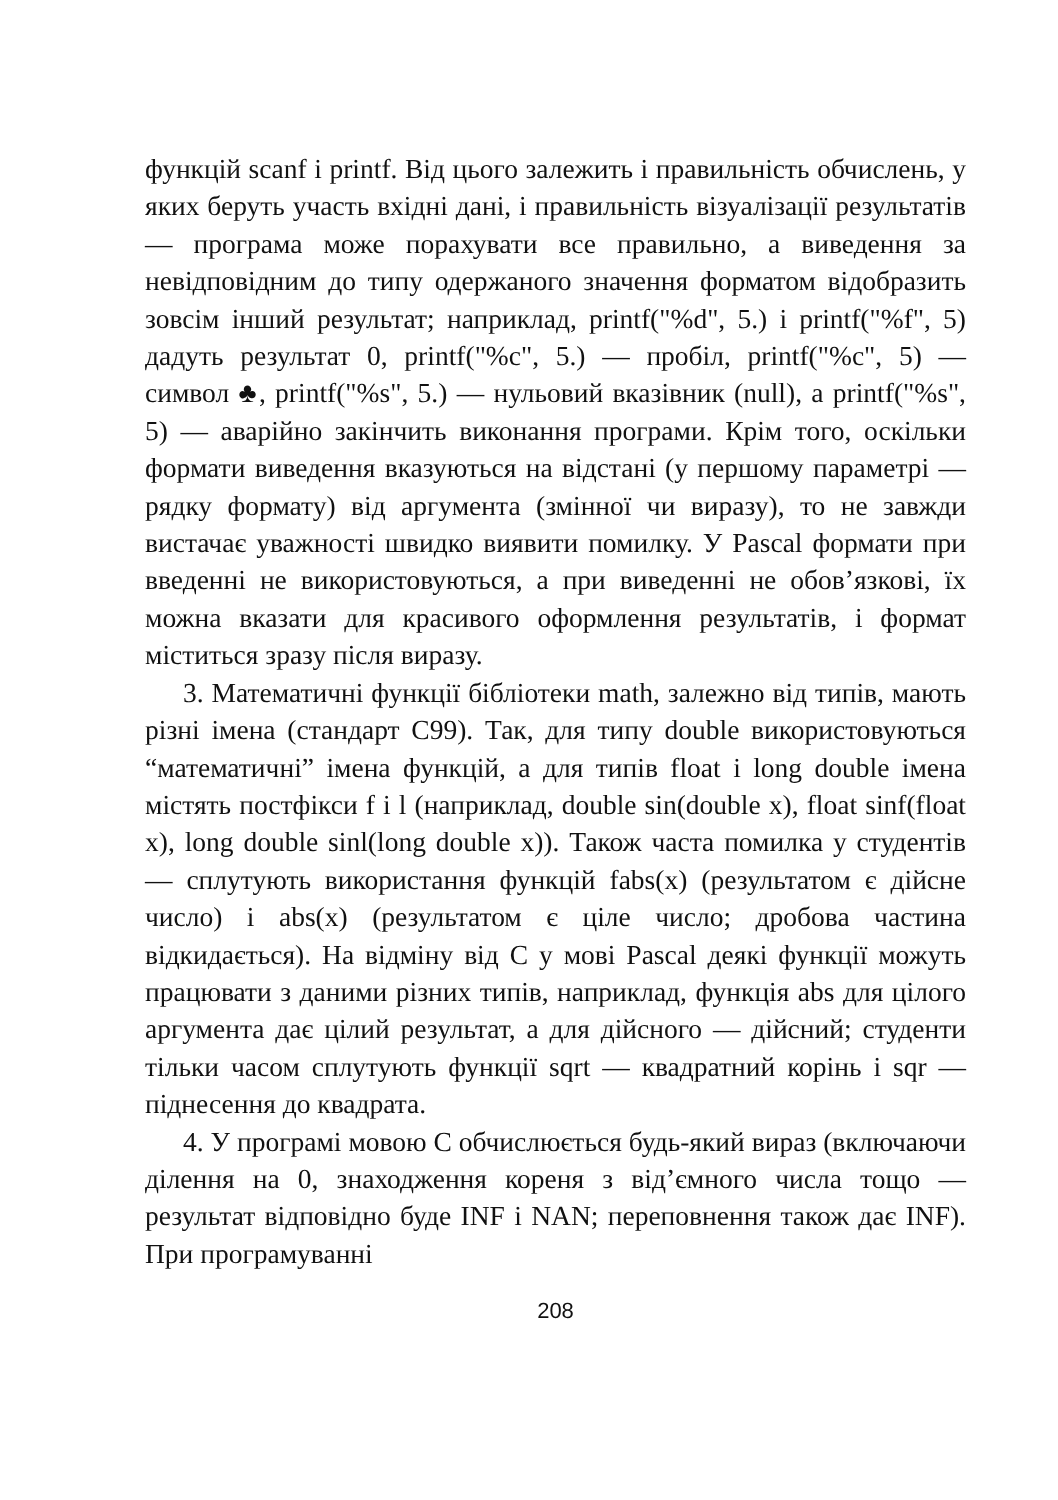функцій scanf і printf. Від цього залежить і правильність обчислень, у яких беруть участь вхідні дані, і правильність візуалізації результатів — програма може порахувати все правильно, а виведення за невідповідним до типу одержаного значення форматом відобразить зовсім інший результат; наприклад, printf("%d", 5.) і printf("%f", 5) дадуть результат 0, printf("%c", 5.) — пробіл, printf("%c", 5) — символ ♣, printf("%s", 5.) — нульовий вказівник (null), а printf("%s", 5) — аварійно закінчить виконання програми. Крім того, оскільки формати виведення вказуються на відстані (у першому параметрі — рядку формату) від аргумента (змінної чи виразу), то не завжди вистачає уважності швидко виявити помилку. У Pascal формати при введенні не використовуються, а при виведенні не обов’язкові, їх можна вказати для красивого оформлення результатів, і формат міститься зразу після виразу.
3. Математичні функції бібліотеки math, залежно від типів, мають різні імена (стандарт C99). Так, для типу double використовуються “математичні” імена функцій, а для типів float і long double імена містять постфікси f і l (наприклад, double sin(double x), float sinf(float x), long double sinl(long double x)). Також часта помилка у студентів — сплутують використання функцій fabs(x) (результатом є дійсне число) і abs(x) (результатом є ціле число; дробова частина відкидається). На відміну від C у мові Pascal деякі функції можуть працювати з даними різних типів, наприклад, функція abs для цілого аргумента дає цілий результат, а для дійсного — дійсний; студенти тільки часом сплутують функції sqrt — квадратний корінь і sqr — піднесення до квадрата.
4. У програмі мовою C обчислюється будь-який вираз (включаючи ділення на 0, знаходження кореня з від’ємного числа тощо — результат відповідно буде INF і NAN; переповнення також дає INF). При програмуванні
208